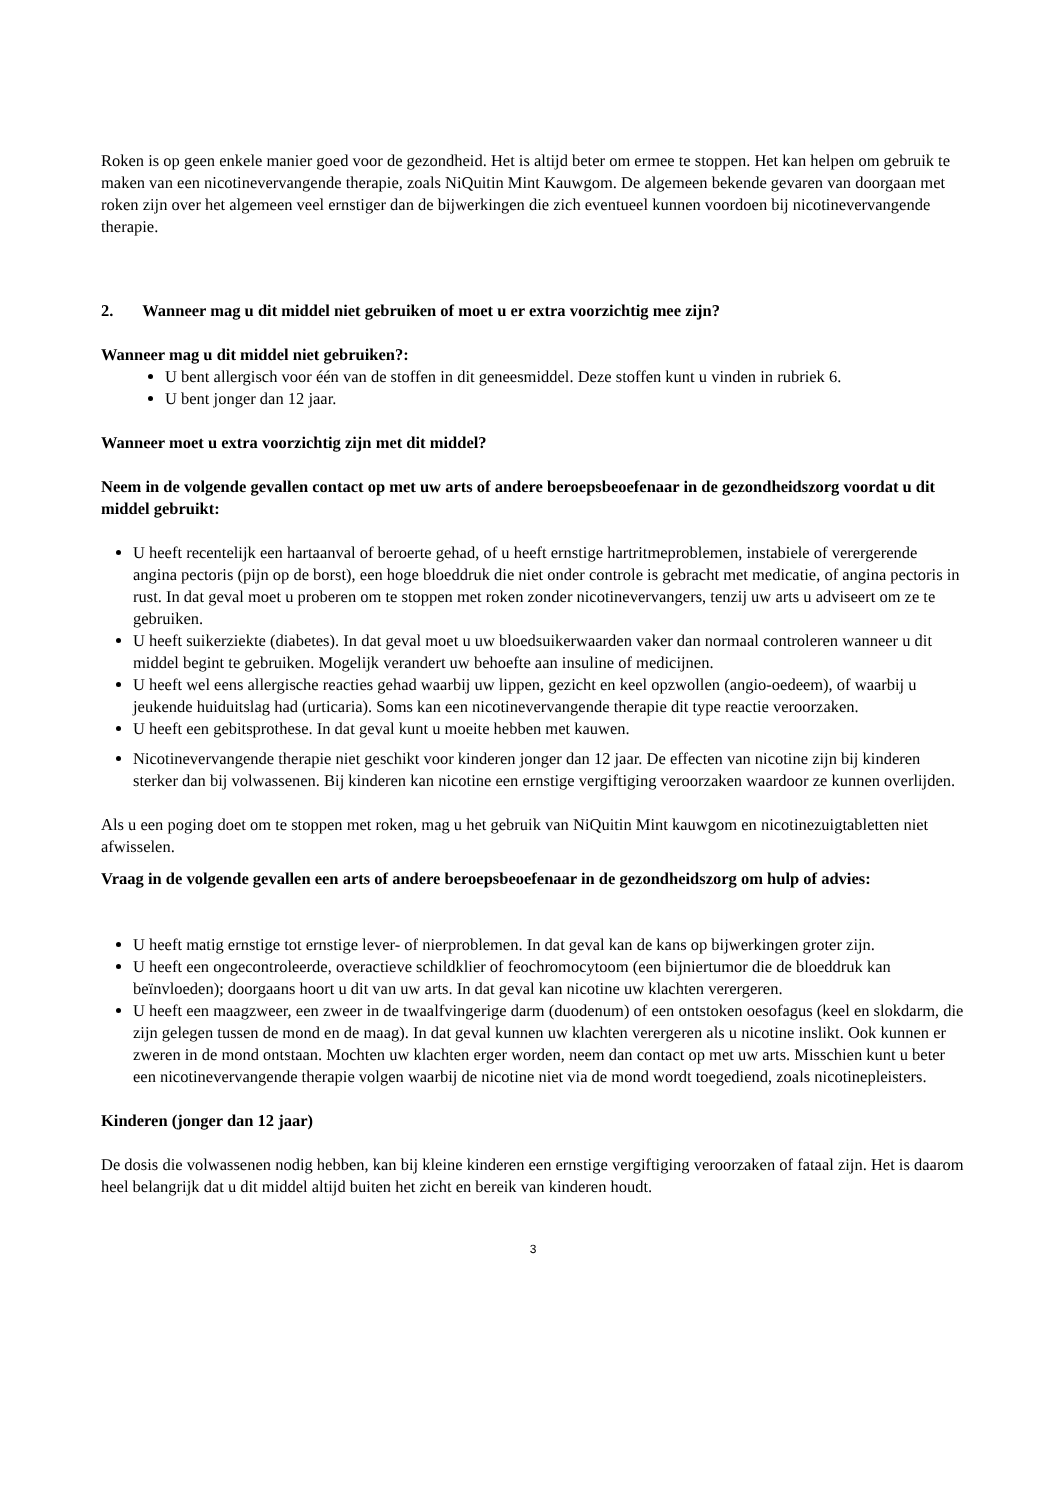Roken is op geen enkele manier goed voor de gezondheid. Het is altijd beter om ermee te stoppen. Het kan helpen om gebruik te maken van een nicotinevervangende therapie, zoals NiQuitin Mint Kauwgom. De algemeen bekende gevaren van doorgaan met roken zijn over het algemeen veel ernstiger dan de bijwerkingen die zich eventueel kunnen voordoen bij nicotinevervangende therapie.
2. Wanneer mag u dit middel niet gebruiken of moet u er extra voorzichtig mee zijn?
Wanneer mag u dit middel niet gebruiken?:
U bent allergisch voor één van de stoffen in dit geneesmiddel. Deze stoffen kunt u vinden in rubriek 6.
U bent jonger dan 12 jaar.
Wanneer moet u extra voorzichtig zijn met dit middel?
Neem in de volgende gevallen contact op met uw arts of andere beroepsbeoefenaar in de gezondheidszorg voordat u dit middel gebruikt:
U heeft recentelijk een hartaanval of beroerte gehad, of u heeft ernstige hartritmeproblemen, instabiele of verergerende angina pectoris (pijn op de borst), een hoge bloeddruk die niet onder controle is gebracht met medicatie, of angina pectoris in rust. In dat geval moet u proberen om te stoppen met roken zonder nicotinevervangers, tenzij uw arts u adviseert om ze te gebruiken.
U heeft suikerziekte (diabetes). In dat geval moet u uw bloedsuikerwaarden vaker dan normaal controleren wanneer u dit middel begint te gebruiken. Mogelijk verandert uw behoefte aan insuline of medicijnen.
U heeft wel eens allergische reacties gehad waarbij uw lippen, gezicht en keel opzwollen (angio-oedeem), of waarbij u jeukende huiduitslag had (urticaria). Soms kan een nicotinevervangende therapie dit type reactie veroorzaken.
U heeft een gebitsprothese. In dat geval kunt u moeite hebben met kauwen.
Nicotinevervangende therapie niet geschikt voor kinderen jonger dan 12 jaar. De effecten van nicotine zijn bij kinderen sterker dan bij volwassenen. Bij kinderen kan nicotine een ernstige vergiftiging veroorzaken waardoor ze kunnen overlijden.
Als u een poging doet om te stoppen met roken, mag u het gebruik van NiQuitin Mint kauwgom en nicotinezuigtabletten niet afwisselen.
Vraag in de volgende gevallen een arts of andere beroepsbeoefenaar in de gezondheidszorg om hulp of advies:
U heeft matig ernstige tot ernstige lever- of nierproblemen. In dat geval kan de kans op bijwerkingen groter zijn.
U heeft een ongecontroleerde, overactieve schildklier of feochromocytoom (een bijniertumor die de bloeddruk kan beïnvloeden); doorgaans hoort u dit van uw arts. In dat geval kan nicotine uw klachten verergeren.
U heeft een maagzweer, een zweer in de twaalfvingerige darm (duodenum) of een ontstoken oesofagus (keel en slokdarm, die zijn gelegen tussen de mond en de maag). In dat geval kunnen uw klachten verergeren als u nicotine inslikt. Ook kunnen er zweren in de mond ontstaan. Mochten uw klachten erger worden, neem dan contact op met uw arts. Misschien kunt u beter een nicotinevervangende therapie volgen waarbij de nicotine niet via de mond wordt toegediend, zoals nicotinepleisters.
Kinderen (jonger dan 12 jaar)
De dosis die volwassenen nodig hebben, kan bij kleine kinderen een ernstige vergiftiging veroorzaken of fataal zijn. Het is daarom heel belangrijk dat u dit middel altijd buiten het zicht en bereik van kinderen houdt.
3